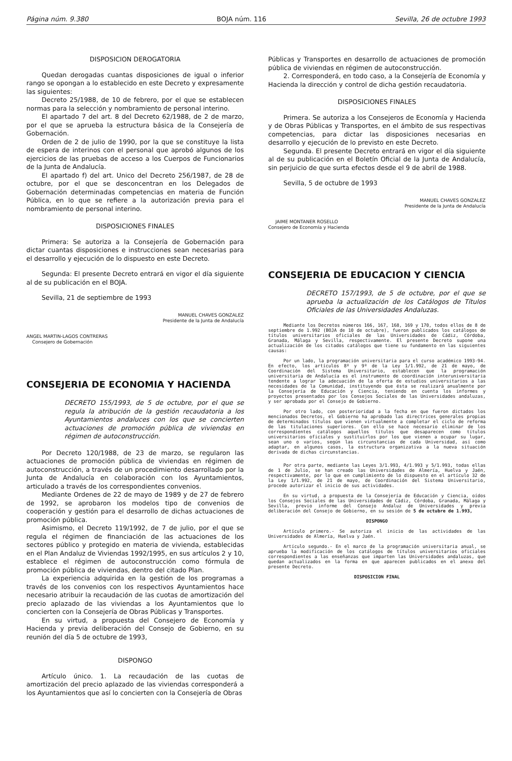Página núm. 9.380 BOJA núm. 116 Sevilla, 26 de octubre 1993
DISPOSICION DEROGATORIA
Quedan derogadas cuantas disposiciones de igual o inferior rango se opongan a lo establecido en este Decreto y expresamente las siguientes:
Decreto 25/1988, de 10 de febrero, por el que se establecen normas para la selección y nombramiento de personal interino.
El apartado 7 del art. 8 del Decreto 62/1988, de 2 de marzo, por el que se aprueba la estructura básica de la Consejería de Gobernación.
Orden de 2 de julio de 1990, por la que se constituye la lista de espera de interinos con el personal que aprobó algunos de los ejercicios de las pruebas de acceso a los Cuerpos de Funcionarios de la Junta de Andalucía.
El apartado f) del art. Unico del Decreto 256/1987, de 28 de octubre, por el que se desconcentran en los Delegados de Gobernación determinadas competencias en materia de Función Pública, en lo que se refiere a la autorización previa para el nombramiento de personal interino.
DISPOSICIONES FINALES
Primera: Se autoriza a la Consejería de Gobernación para dictar cuantas disposiciones e instrucciones sean necesarias para el desarrollo y ejecución de lo dispuesto en este Decreto.
Segunda: El presente Decreto entrará en vigor el día siguiente al de su publicación en el BOJA.
Sevilla, 21 de septiembre de 1993
MANUEL CHAVES GONZALEZ
Presidente de la Junta de Andalucía
ANGEL MARTIN-LAGOS CONTRERAS
Consejero de Gobernación
CONSEJERIA DE ECONOMIA Y HACIENDA
DECRETO 155/1993, de 5 de octubre, por el que se regula la atribución de la gestión recaudatoria a los Ayuntamientos andaluces con los que se concierten actuaciones de promoción pública de viviendas en régimen de autoconstrucción.
Por Decreto 120/1988, de 23 de marzo, se regularon las actuaciones de promoción pública de viviendas en régimen de autoconstrucción, a través de un procedimiento desarrollado por la Junta de Andalucía en colaboración con los Ayuntamientos, articulado a través de los correspondientes convenios.
Mediante Ordenes de 22 de mayo de 1989 y de 27 de febrero de 1992, se aprobaron los modelos tipo de convenios de cooperación y gestión para el desarrollo de dichas actuaciones de promoción pública.
Asimismo, el Decreto 119/1992, de 7 de julio, por el que se regula el régimen de financiación de las actuaciones de los sectores público y protegido en materia de vivienda, establecidas en el Plan Andaluz de Viviendas 1992/1995, en sus artículos 2 y 10, establece el régimen de autoconstrucción como fórmula de promoción pública de viviendas, dentro del citado Plan.
La experiencia adquirida en la gestión de los programas a través de los convenios con los respectivos Ayuntamientos hace necesario atribuir la recaudación de las cuotas de amortización del precio aplazado de las viviendas a los Ayuntamientos que lo concierten con la Consejería de Obras Públicas y Transportes.
En su virtud, a propuesta del Consejero de Economía y Hacienda y previa deliberación del Consejo de Gobierno, en su reunión del día 5 de octubre de 1993,
DISPONGO
Artículo único. 1. La recaudación de las cuotas de amortización del precio aplazado de las viviendas corresponderá a los Ayuntamientos que así lo concierten con la Consejería de Obras
Públicas y Transportes en desarrollo de actuaciones de promoción pública de viviendas en régimen de autoconstrucción.
2. Corresponderá, en todo caso, a la Consejería de Economía y Hacienda la dirección y control de dicha gestión recaudatoria.
DISPOSICIONES FINALES
Primera. Se autoriza a los Consejeros de Economía y Hacienda y de Obras Públicas y Transportes, en el ámbito de sus respectivas competencias, para dictar las disposiciones necesarias en desarrollo y ejecución de lo previsto en este Decreto.
Segunda. El presente Decreto entrará en vigor el día siguiente al de su publicación en el Boletín Oficial de la Junta de Andalucía, sin perjuicio de que surta efectos desde el 9 de abril de 1988.
Sevilla, 5 de octubre de 1993
MANUEL CHAVES GONZALEZ
Presidente de la Junta de Andalucía
JAIME MONTANER ROSELLO
Consejero de Economía y Hacienda
CONSEJERIA DE EDUCACION Y CIENCIA
DECRETO 157/1993, de 5 de octubre, por el que se aprueba la actualización de los Catálogos de Títulos Oficiales de las Universidades Andaluzas.
Mediante los Decretos números 166, 167, 168, 169 y 170, todos ellos de 8 de septiembre de 1.992 (BOJA de 10 de octubre), fueron publicados los catálogos de títulos universitarios oficiales de las Universidades de Cádiz, Córdoba, Granada, Málaga y Sevilla, respectivamente. El presente Decreto supone una actualización de los citados catálogos que tiene su fundamento en las siguientes causas:
Por un lado, la programación universitaria para el curso académico 1993-94. En efecto, los artículos 8º y 9º de la Ley 1/1.992, de 21 de mayo, de Coordinación del Sistema Universitario, establecen que la programación universitaria de Andalucía es el instrumento de coordinación interuniversitaria tendente a lograr la adecuación de la oferta de estudios universitarios a las necesidades de la Comunidad, instituyendo que ésta se realizará anualmente por la Consejería de Educación y Ciencia, teniendo en cuenta los informes y proyectos presentados por los Consejos Sociales de las Universidades andaluzas, y ser aprobada por el Consejo de Gobierno.
Por otro lado, con posterioridad a la fecha en que fueron dictados los mencionados Decretos, el Gobierno ha aprobado las directrices generales propias de determinados títulos que vienen virtualmente a completar el ciclo de reforma de las titulaciones superiores. Con ello se hace necesario eliminar de los correspondientes catálogos aquellos títulos que desaparecen como títulos universitarios oficiales y sustituirlos por los que vienen a ocupar su lugar, sean uno o varios, según las circunstancias de cada Universidad, así como adaptar, en algunos casos, la estructura organizativa a la nueva situación derivada de dichas circunstancias.
Por otra parte, mediante las Leyes 3/1.993, 4/1.993 y 5/1.993, todas ellas de 1 de Julio, se han creado las Universidades de Almería, Huelva y Jaén, respectivamente, por lo que en cumplimiento de lo dispuesto en el artículo 32 de la Ley 1/1.992, de 21 de mayo, de Coordinación del Sistema Universitario, procede autorizar el inicio de sus actividades.
En su virtud, a propuesta de la Consejería de Educación y Ciencia, oídos los Consejos Sociales de las Universidades de Cádiz, Córdoba, Granada, Málaga y Sevilla, previo informe del Consejo Andaluz de Universidades y previa deliberación del Consejo de Gobierno, en su sesión de 5 de octubre de 1.993,
DISPONGO
Artículo primero.- Se autoriza el inicio de las actividades de las Universidades de Almería, Huelva y Jaén.
Artículo segundo.- En el marco de la programación universitaria anual, se aprueba la modificación de los catálogos de títulos universitarios oficiales correspondientes a las enseñanzas que imparten las Universidades andaluzas, que quedan actualizados en la forma en que aparecen publicados en el anexo del presente Decreto.
DISPOSICION FINAL